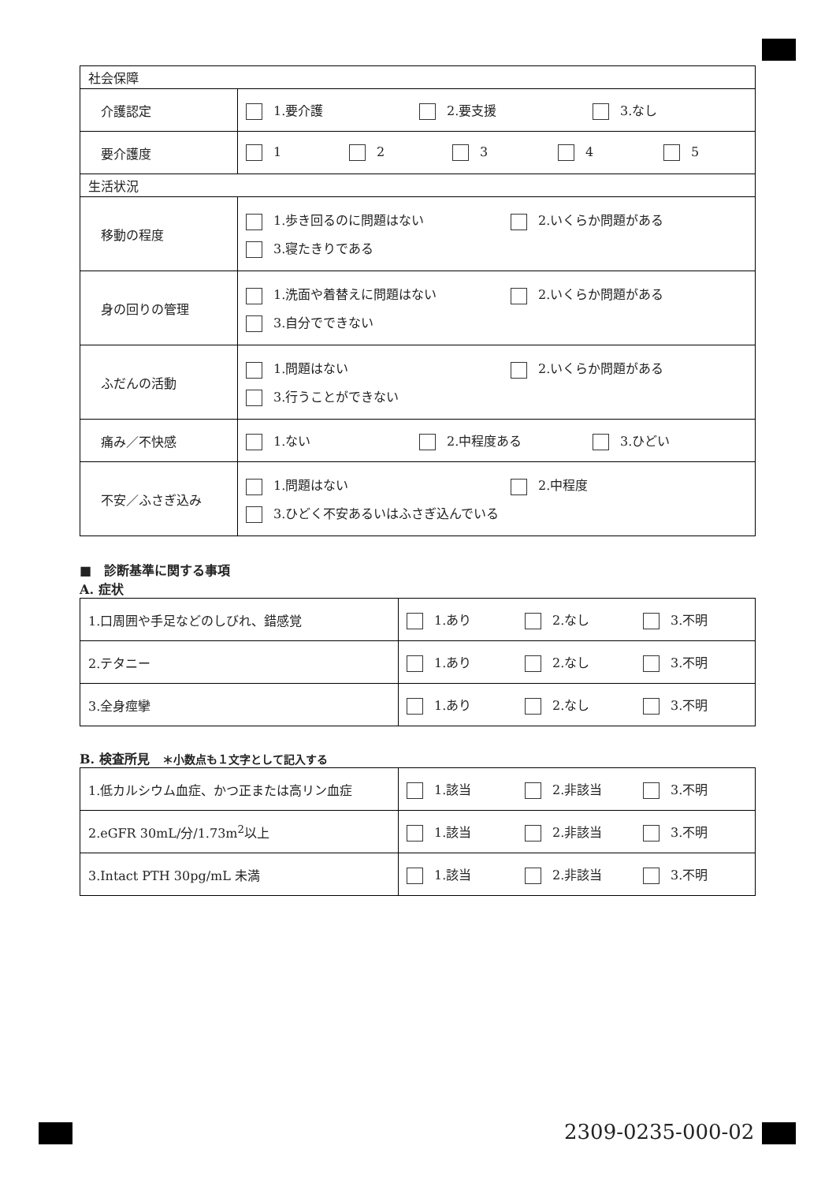| 社会保障 | |
| 介護認定 | 1.要介護 2.要支援 3.なし |
| 要介護度 | 1 2 3 4 5 |
| 生活状況 | |
| 移動の程度 | 1.歩き回るのに問題はない 2.いくらか問題がある 3.寝たきりである |
| 身の回りの管理 | 1.洗面や着替えに問題はない 2.いくらか問題がある 3.自分でできない |
| ふだんの活動 | 1.問題はない 2.いくらか問題がある 3.行うことができない |
| 痛み／不快感 | 1.ない 2.中程度ある 3.ひどい |
| 不安／ふさぎ込み | 1.問題はない 2.中程度 3.ひどく不安あるいはふさぎ込んでいる |
■　診断基準に関する事項
A. 症状
| 1.口周囲や手足などのしびれ、錯感覚 | 1.あり 2.なし 3.不明 |
| 2.テタニー | 1.あり 2.なし 3.不明 |
| 3.全身痙攣 | 1.あり 2.なし 3.不明 |
B. 検査所見　＊小数点も１文字として記入する
| 1.低カルシウム血症、かつ正または高リン血症 | 1.該当 2.非該当 3.不明 |
| 2.eGFR 30mL/分/1.73m<sup>2</sup>以上 | 1.該当 2.非該当 3.不明 |
| 3.Intact PTH 30pg/mL 未満 | 1.該当 2.非該当 3.不明 |
2309-0235-000-02